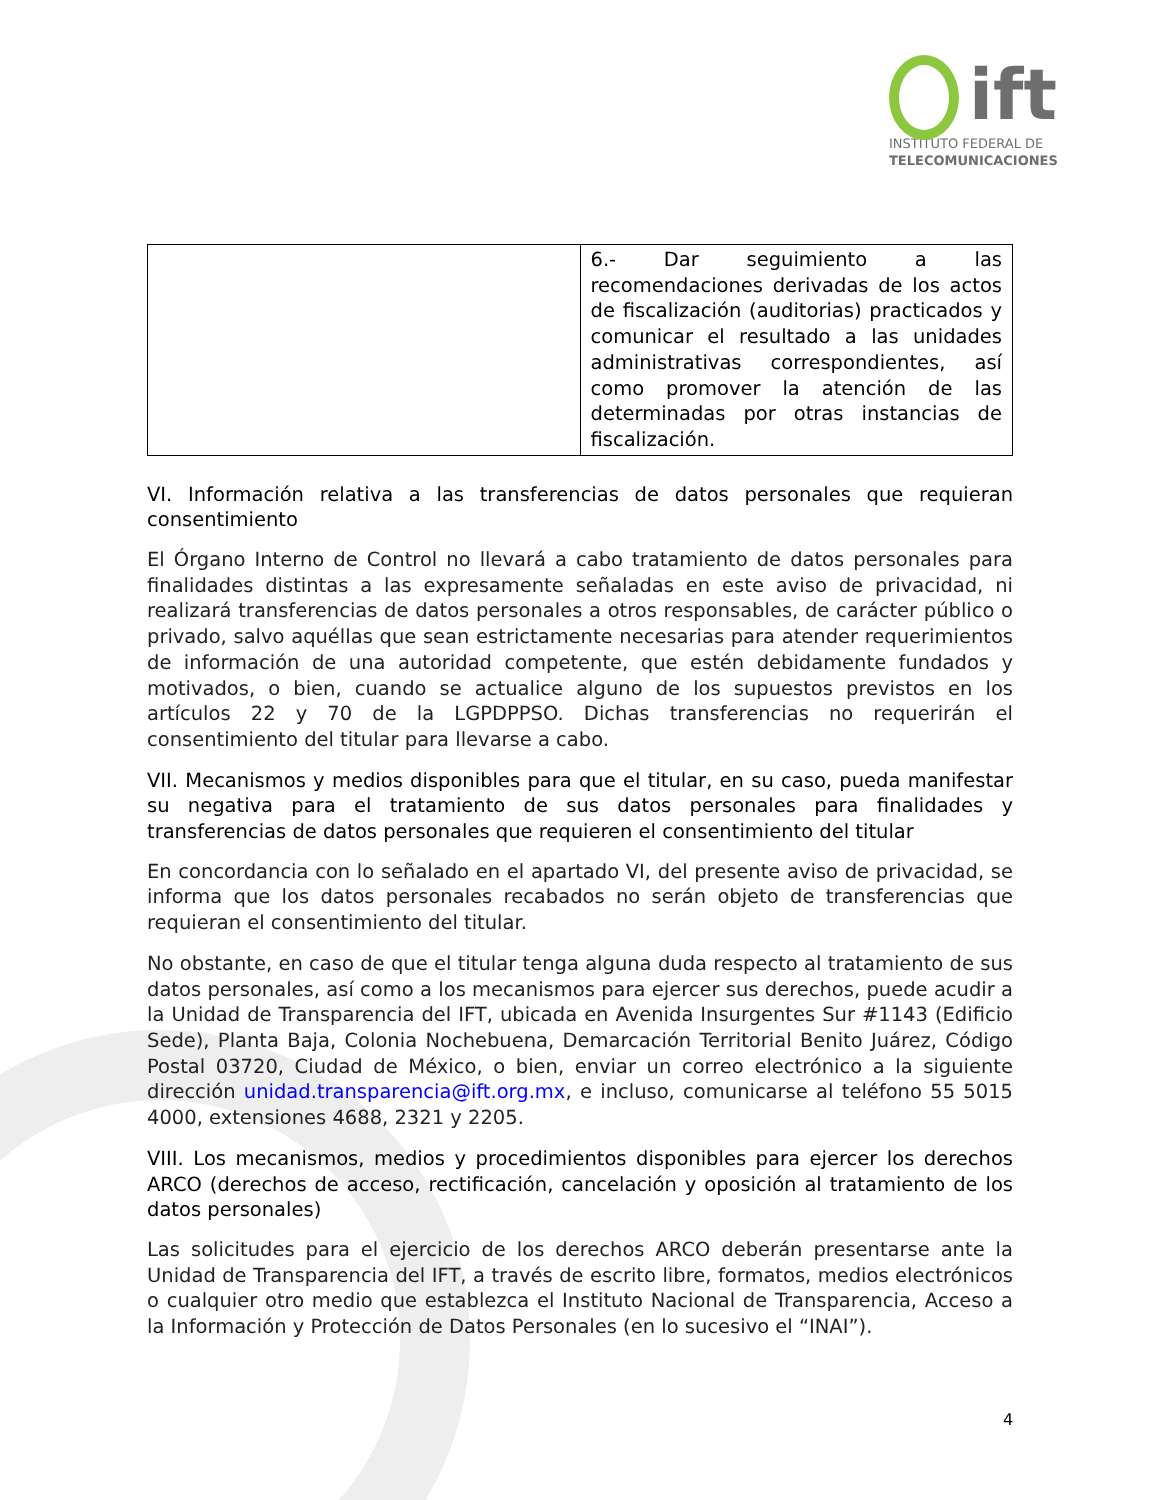ift
INSTITUTO FEDERAL DE
TELECOMUNICACIONES
| | 6.- Dar seguimiento a las recomendaciones derivadas de los actos de fiscalización (auditorias) practicados y comunicar el resultado a las unidades administrativas correspondientes, así como promover la atención de las determinadas por otras instancias de fiscalización. |
VI. Información relativa a las transferencias de datos personales que requieran consentimiento
El Órgano Interno de Control no llevará a cabo tratamiento de datos personales para finalidades distintas a las expresamente señaladas en este aviso de privacidad, ni realizará transferencias de datos personales a otros responsables, de carácter público o privado, salvo aquéllas que sean estrictamente necesarias para atender requerimientos de información de una autoridad competente, que estén debidamente fundados y motivados, o bien, cuando se actualice alguno de los supuestos previstos en los artículos 22 y 70 de la LGPDPPSO. Dichas transferencias no requerirán el consentimiento del titular para llevarse a cabo.
VII. Mecanismos y medios disponibles para que el titular, en su caso, pueda manifestar su negativa para el tratamiento de sus datos personales para finalidades y transferencias de datos personales que requieren el consentimiento del titular
En concordancia con lo señalado en el apartado VI, del presente aviso de privacidad, se informa que los datos personales recabados no serán objeto de transferencias que requieran el consentimiento del titular.
No obstante, en caso de que el titular tenga alguna duda respecto al tratamiento de sus datos personales, así como a los mecanismos para ejercer sus derechos, puede acudir a la Unidad de Transparencia del IFT, ubicada en Avenida Insurgentes Sur #1143 (Edificio Sede), Planta Baja, Colonia Nochebuena, Demarcación Territorial Benito Juárez, Código Postal 03720, Ciudad de México, o bien, enviar un correo electrónico a la siguiente dirección unidad.transparencia@ift.org.mx, e incluso, comunicarse al teléfono 55 5015 4000, extensiones 4688, 2321 y 2205.
VIII. Los mecanismos, medios y procedimientos disponibles para ejercer los derechos ARCO (derechos de acceso, rectificación, cancelación y oposición al tratamiento de los datos personales)
Las solicitudes para el ejercicio de los derechos ARCO deberán presentarse ante la Unidad de Transparencia del IFT, a través de escrito libre, formatos, medios electrónicos o cualquier otro medio que establezca el Instituto Nacional de Transparencia, Acceso a la Información y Protección de Datos Personales (en lo sucesivo el “INAI”).
4